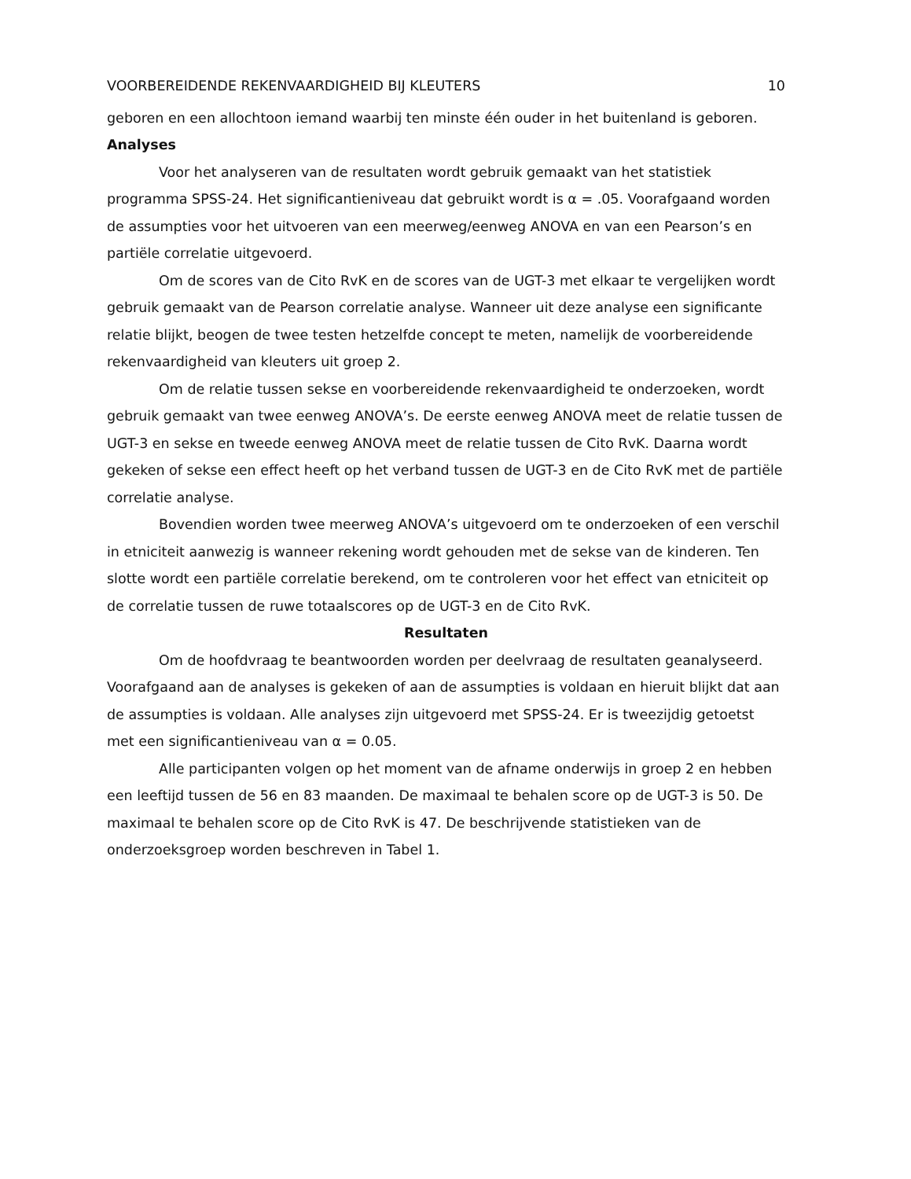VOORBEREIDENDE REKENVAARDIGHEID BIJ KLEUTERS 10
geboren en een allochtoon iemand waarbij ten minste één ouder in het buitenland is geboren.
Analyses
Voor het analyseren van de resultaten wordt gebruik gemaakt van het statistiek programma SPSS-24. Het significantieniveau dat gebruikt wordt is α = .05. Voorafgaand worden de assumpties voor het uitvoeren van een meerweg/eenweg ANOVA en van een Pearson’s en partiële correlatie uitgevoerd.
Om de scores van de Cito RvK en de scores van de UGT-3 met elkaar te vergelijken wordt gebruik gemaakt van de Pearson correlatie analyse. Wanneer uit deze analyse een significante relatie blijkt, beogen de twee testen hetzelfde concept te meten, namelijk de voorbereidende rekenvaardigheid van kleuters uit groep 2.
Om de relatie tussen sekse en voorbereidende rekenvaardigheid te onderzoeken, wordt gebruik gemaakt van twee eenweg ANOVA’s. De eerste eenweg ANOVA meet de relatie tussen de UGT-3 en sekse en tweede eenweg ANOVA meet de relatie tussen de Cito RvK. Daarna wordt gekeken of sekse een effect heeft op het verband tussen de UGT-3 en de Cito RvK met de partiële correlatie analyse.
Bovendien worden twee meerweg ANOVA’s uitgevoerd om te onderzoeken of een verschil in etniciteit aanwezig is wanneer rekening wordt gehouden met de sekse van de kinderen. Ten slotte wordt een partiële correlatie berekend, om te controleren voor het effect van etniciteit op de correlatie tussen de ruwe totaalscores op de UGT-3 en de Cito RvK.
Resultaten
Om de hoofdvraag te beantwoorden worden per deelvraag de resultaten geanalyseerd. Voorafgaand aan de analyses is gekeken of aan de assumpties is voldaan en hieruit blijkt dat aan de assumpties is voldaan. Alle analyses zijn uitgevoerd met SPSS-24. Er is tweezijdig getoetst met een significantieniveau van α = 0.05.
Alle participanten volgen op het moment van de afname onderwijs in groep 2 en hebben een leeftijd tussen de 56 en 83 maanden. De maximaal te behalen score op de UGT-3 is 50. De maximaal te behalen score op de Cito RvK is 47. De beschrijvende statistieken van de onderzoeksgroep worden beschreven in Tabel 1.